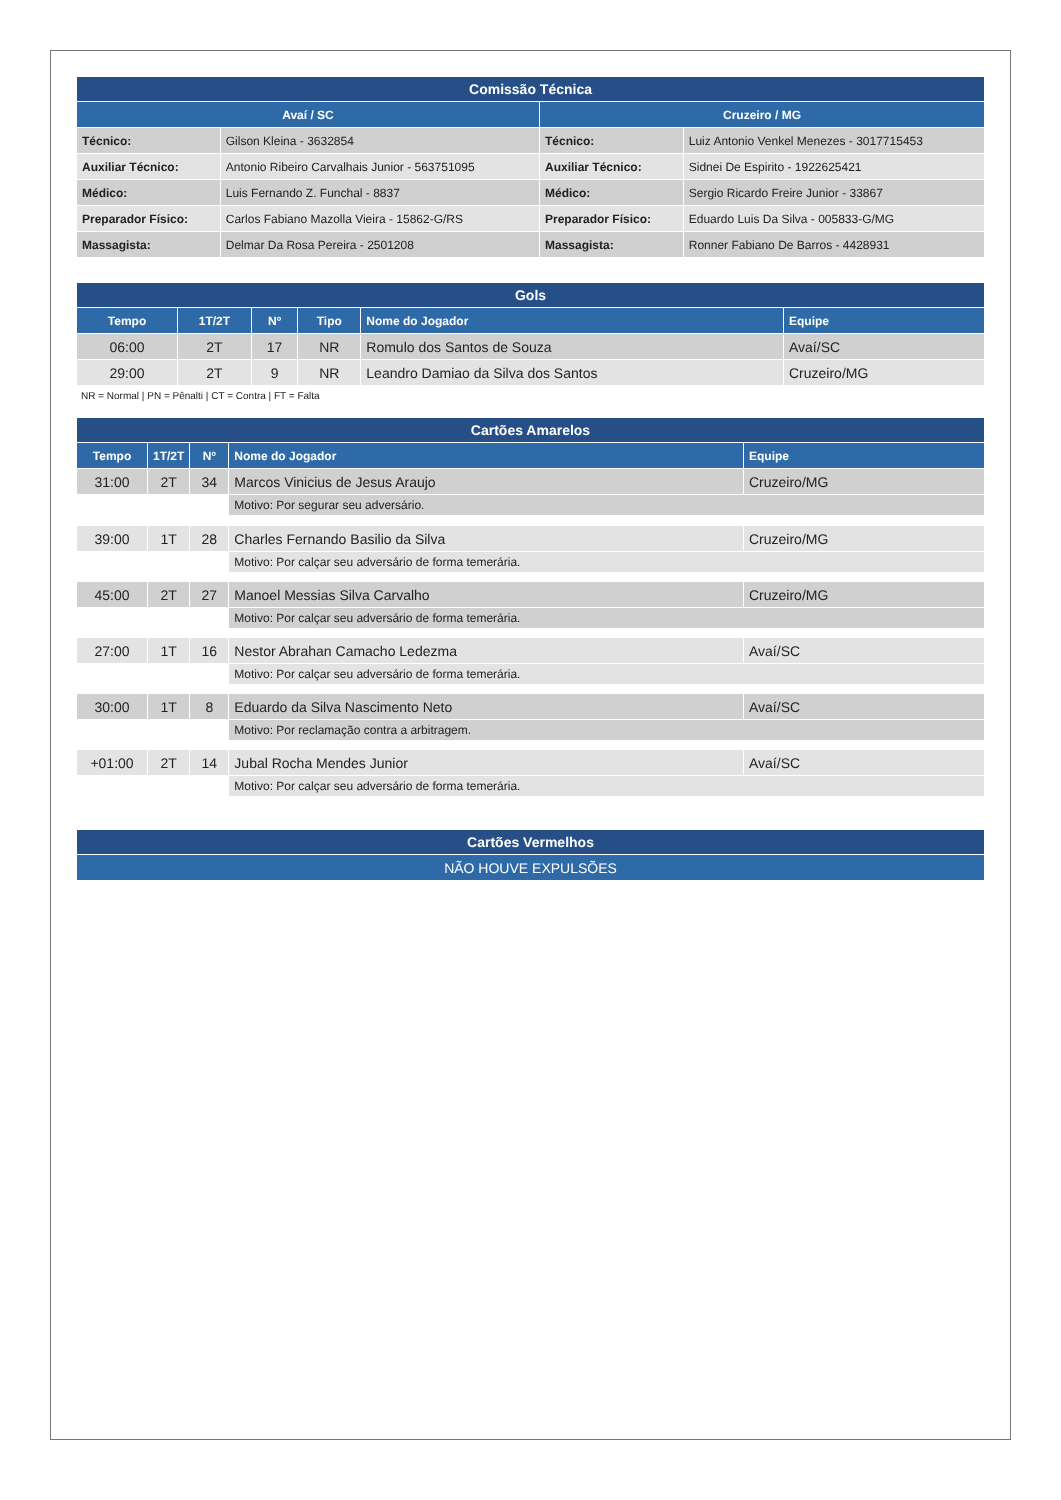| Comissão Técnica | | | |
| --- | --- | --- | --- |
| Avaí / SC | | Cruzeiro / MG | |
| Técnico: | Gilson Kleina - 3632854 | Técnico: | Luiz Antonio Venkel Menezes - 3017715453 |
| Auxiliar Técnico: | Antonio Ribeiro Carvalhais Junior - 563751095 | Auxiliar Técnico: | Sidnei De Espirito - 1922625421 |
| Médico: | Luis Fernando Z. Funchal - 8837 | Médico: | Sergio Ricardo Freire Junior - 33867 |
| Preparador Físico: | Carlos Fabiano Mazolla Vieira - 15862-G/RS | Preparador Físico: | Eduardo Luis Da Silva - 005833-G/MG |
| Massagista: | Delmar Da Rosa Pereira - 2501208 | Massagista: | Ronner Fabiano De Barros - 4428931 |
| Gols | | | | | |
| --- | --- | --- | --- | --- | --- |
| Tempo | 1T/2T | Nº | Tipo | Nome do Jogador | Equipe |
| 06:00 | 2T | 17 | NR | Romulo dos Santos de Souza | Avaí/SC |
| 29:00 | 2T | 9 | NR | Leandro Damiao da Silva dos Santos | Cruzeiro/MG |
NR = Normal | PN = Pênalti | CT = Contra | FT = Falta
| Cartões Amarelos | | | | |
| --- | --- | --- | --- | --- |
| Tempo | 1T/2T | Nº | Nome do Jogador | Equipe |
| 31:00 | 2T | 34 | Marcos Vinicius de Jesus Araujo | Cruzeiro/MG |
| | | | Motivo: Por segurar seu adversário. | |
| 39:00 | 1T | 28 | Charles Fernando Basilio da Silva | Cruzeiro/MG |
| | | | Motivo: Por calçar seu adversário de forma temerária. | |
| 45:00 | 2T | 27 | Manoel Messias Silva Carvalho | Cruzeiro/MG |
| | | | Motivo: Por calçar seu adversário de forma temerária. | |
| 27:00 | 1T | 16 | Nestor Abrahan Camacho Ledezma | Avaí/SC |
| | | | Motivo: Por calçar seu adversário de forma temerária. | |
| 30:00 | 1T | 8 | Eduardo da Silva Nascimento Neto | Avaí/SC |
| | | | Motivo: Por reclamação contra a arbitragem. | |
| +01:00 | 2T | 14 | Jubal Rocha Mendes Junior | Avaí/SC |
| | | | Motivo: Por calçar seu adversário de forma temerária. | |
| Cartões Vermelhos |
| --- |
| NÃO HOUVE EXPULSÕES |